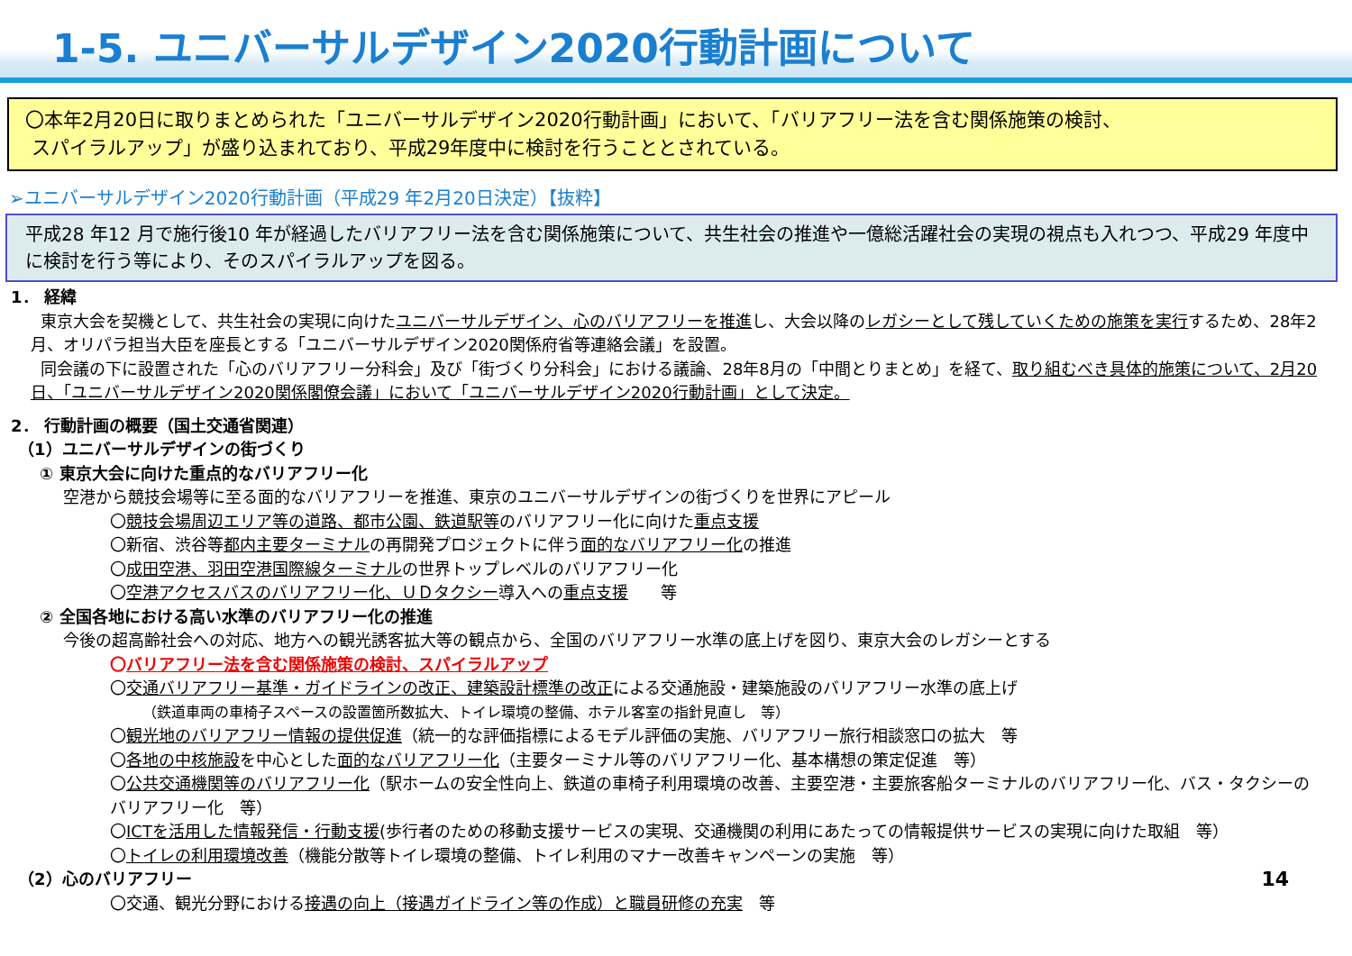1-5. ユニバーサルデザイン2020行動計画について
〇本年2月20日に取りまとめられた「ユニバーサルデザイン2020行動計画」において、「バリアフリー法を含む関係施策の検討、
スパイラルアップ」が盛り込まれており、平成29年度中に検討を行うこととされている。
➢ユニバーサルデザイン2020行動計画（平成29 年2月20日決定）【抜粋】
平成28 年12 月で施行後10 年が経過したバリアフリー法を含む関係施策について、共生社会の推進や一億総活躍社会の実現の視点も入れつつ、平成29 年度中に検討を行う等により、そのスパイラルアップを図る。
1． 経緯
東京大会を契機として、共生社会の実現に向けたユニバーサルデザイン、心のバリアフリーを推進し、大会以降のレガシーとして残していくための施策を実行するため、28年2月、オリパラ担当大臣を座長とする「ユニバーサルデザイン2020関係府省等連絡会議」を設置。
同会議の下に設置された「心のバリアフリー分科会」及び「街づくり分科会」における議論、28年8月の「中間とりまとめ」を経て、取り組むべき具体的施策について、2月20日、「ユニバーサルデザイン2020関係閣僚会議」において「ユニバーサルデザイン2020行動計画」として決定。
2． 行動計画の概要（国土交通省関連）
（1）ユニバーサルデザインの街づくり
① 東京大会に向けた重点的なバリアフリー化
空港から競技会場等に至る面的なバリアフリーを推進、東京のユニバーサルデザインの街づくりを世界にアピール
〇競技会場周辺エリア等の道路、都市公園、鉄道駅等のバリアフリー化に向けた重点支援
〇新宿、渋谷等都内主要ターミナルの再開発プロジェクトに伴う面的なバリアフリー化の推進
〇成田空港、羽田空港国際線ターミナルの世界トップレベルのバリアフリー化
〇空港アクセスバスのバリアフリー化、ＵＤタクシー導入への重点支援　　等
② 全国各地における高い水準のバリアフリー化の推進
今後の超高齢社会への対応、地方への観光誘客拡大等の観点から、全国のバリアフリー水準の底上げを図り、東京大会のレガシーとする
〇バリアフリー法を含む関係施策の検討、スパイラルアップ
〇交通バリアフリー基準・ガイドラインの改正、建築設計標準の改正による交通施設・建築施設のバリアフリー水準の底上げ
（鉄道車両の車椅子スペースの設置箇所数拡大、トイレ環境の整備、ホテル客室の指針見直し　等）
〇観光地のバリアフリー情報の提供促進（統一的な評価指標によるモデル評価の実施、バリアフリー旅行相談窓口の拡大　等
〇各地の中核施設を中心とした面的なバリアフリー化（主要ターミナル等のバリアフリー化、基本構想の策定促進　等）
〇公共交通機関等のバリアフリー化（駅ホームの安全性向上、鉄道の車椅子利用環境の改善、主要空港・主要旅客船ターミナルのバリアフリー化、バス・タクシーのバリアフリー化　等）
〇ICTを活用した情報発信・行動支援(歩行者のための移動支援サービスの実現、交通機関の利用にあたっての情報提供サービスの実現に向けた取組　等）
〇トイレの利用環境改善（機能分散等トイレ環境の整備、トイレ利用のマナー改善キャンペーンの実施　等）
14 （2）心のバリアフリー
〇交通、観光分野における接遇の向上（接遇ガイドライン等の作成）と職員研修の充実　等